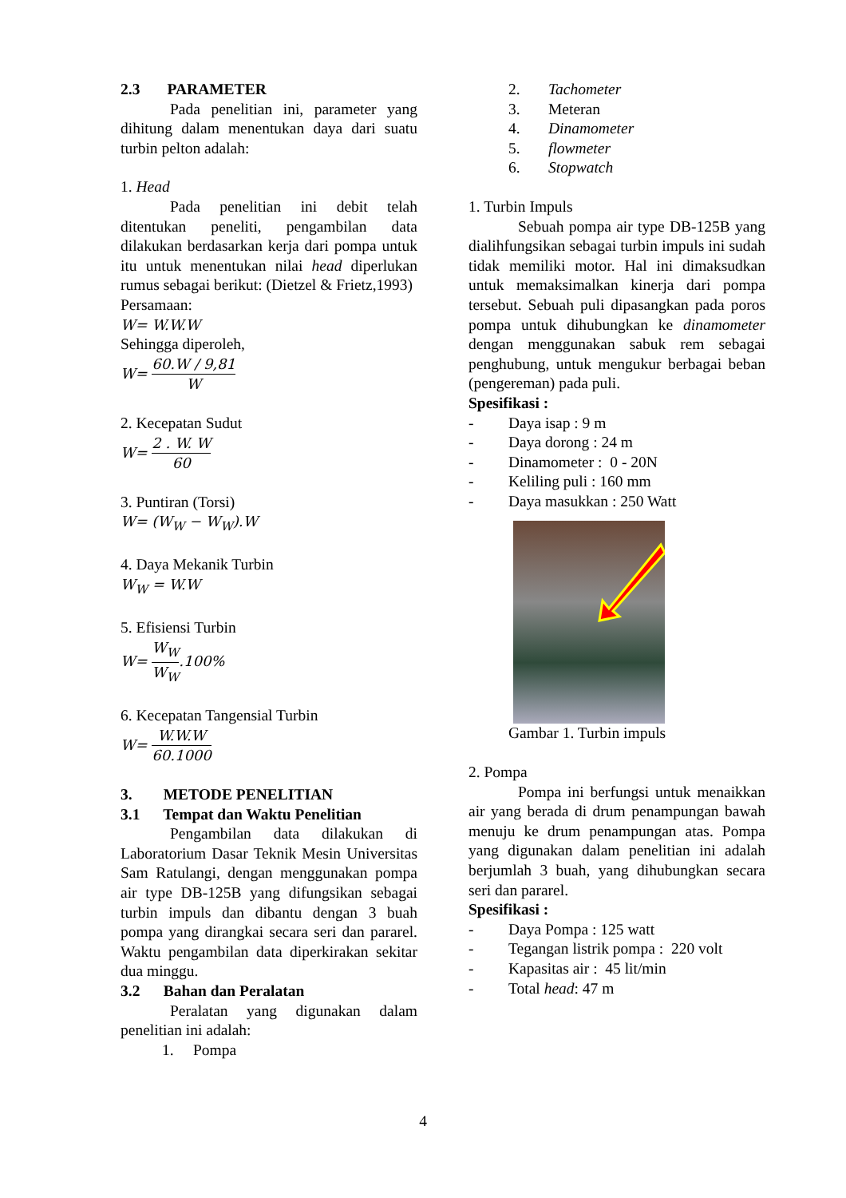2.3 PARAMETER
Pada penelitian ini, parameter yang dihitung dalam menentukan daya dari suatu turbin pelton adalah:
1. Head
Pada penelitian ini debit telah ditentukan peneliti, pengambilan data dilakukan berdasarkan kerja dari pompa untuk itu untuk menentukan nilai head diperlukan rumus sebagai berikut: (Dietzel & Frietz,1993)
Persamaan:
W= W.W.W
Sehingga diperoleh,
W= 60.W / 9,81 W
2. Kecepatan Sudut
W= 2 . W. W 60
3. Puntiran (Torsi)
W= (W<sub>W</sub> − W<sub>W</sub>).W
4. Daya Mekanik Turbin
W<sub>W</sub> = W.W
5. Efisiensi Turbin
W= W<sub>W</sub> W<sub>W</sub>.100%
6. Kecepatan Tangensial Turbin
W= W.W.W 60.1000
3. METODE PENELITIAN
3.1 Tempat dan Waktu Penelitian
Pengambilan data dilakukan di Laboratorium Dasar Teknik Mesin Universitas Sam Ratulangi, dengan menggunakan pompa air type DB-125B yang difungsikan sebagai turbin impuls dan dibantu dengan 3 buah pompa yang dirangkai secara seri dan pararel. Waktu pengambilan data diperkirakan sekitar dua minggu.
3.2 Bahan dan Peralatan
Peralatan yang digunakan dalam penelitian ini adalah:
1. Pompa
2. Tachometer
3. Meteran
4. Dinamometer
5. flowmeter
6. Stopwatch
1. Turbin Impuls
Sebuah pompa air type DB-125B yang dialihfungsikan sebagai turbin impuls ini sudah tidak memiliki motor. Hal ini dimaksudkan untuk memaksimalkan kinerja dari pompa tersebut. Sebuah puli dipasangkan pada poros pompa untuk dihubungkan ke dinamometer dengan menggunakan sabuk rem sebagai penghubung, untuk mengukur berbagai beban (pengereman) pada puli.
Spesifikasi :
- Daya isap : 9 m
- Daya dorong : 24 m
- Dinamometer : 0 - 20N
- Keliling puli : 160 mm
- Daya masukkan : 250 Watt
Gambar 1. Turbin impuls
2. Pompa
Pompa ini berfungsi untuk menaikkan air yang berada di drum penampungan bawah menuju ke drum penampungan atas. Pompa yang digunakan dalam penelitian ini adalah berjumlah 3 buah, yang dihubungkan secara seri dan pararel.
Spesifikasi :
- Daya Pompa : 125 watt
- Tegangan listrik pompa : 220 volt
- Kapasitas air : 45 lit/min
- Total head : 47 m
4